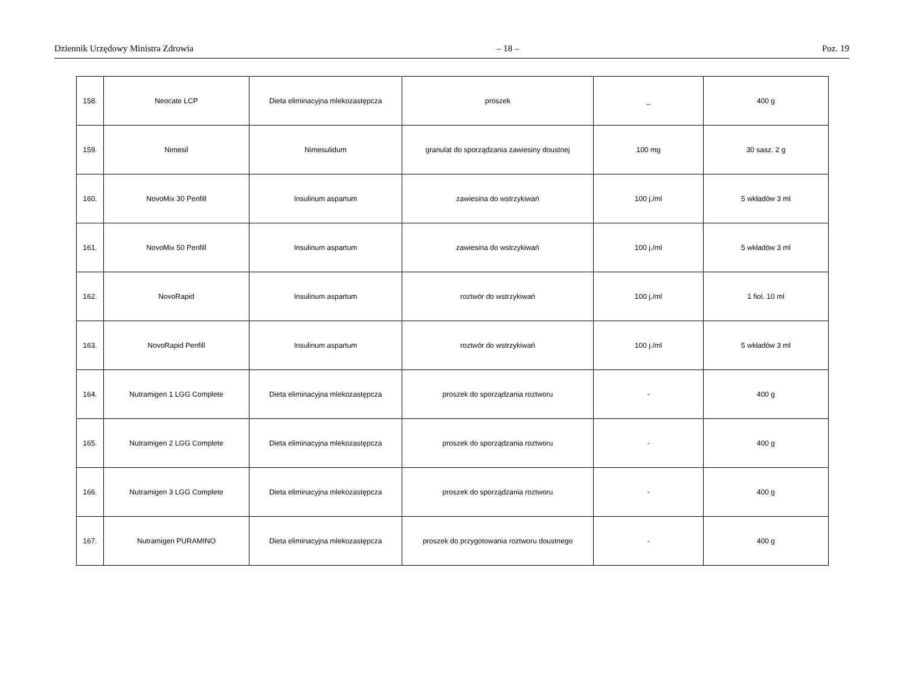Dziennik Urzędowy Ministra Zdrowia – 18 – Poz. 19
| 158. | Neocate LCP | Dieta eliminacyjna mlekozastępcza | proszek | _ | 400 g |
| 159. | Nimesil | Nimesulidum | granulat do sporządzania zawiesiny doustnej | 100 mg | 30 sasz. 2 g |
| 160. | NovoMix 30 Penfill | Insulinum aspartum | zawiesina do wstrzykiwań | 100 j./ml | 5 wkładów 3 ml |
| 161. | NovoMix 50 Penfill | Insulinum aspartum | zawiesina do wstrzykiwań | 100 j./ml | 5 wkładów 3 ml |
| 162. | NovoRapid | Insulinum aspartum | roztwór do wstrzykiwań | 100 j./ml | 1 fiol. 10 ml |
| 163. | NovoRapid Penfill | Insulinum aspartum | roztwór do wstrzykiwań | 100 j./ml | 5 wkładów 3 ml |
| 164. | Nutramigen 1 LGG Complete | Dieta eliminacyjna mlekozastępcza | proszek do sporządzania roztworu | - | 400 g |
| 165. | Nutramigen 2 LGG Complete | Dieta eliminacyjna mlekozastępcza | proszek do sporządzania roztworu | - | 400 g |
| 166. | Nutramigen 3 LGG Complete | Dieta eliminacyjna mlekozastępcza | proszek do sporządzania roztworu | - | 400 g |
| 167. | Nutramigen PURAMINO | Dieta eliminacyjna mlekozastępcza | proszek do przygotowania roztworu doustnego | - | 400 g |